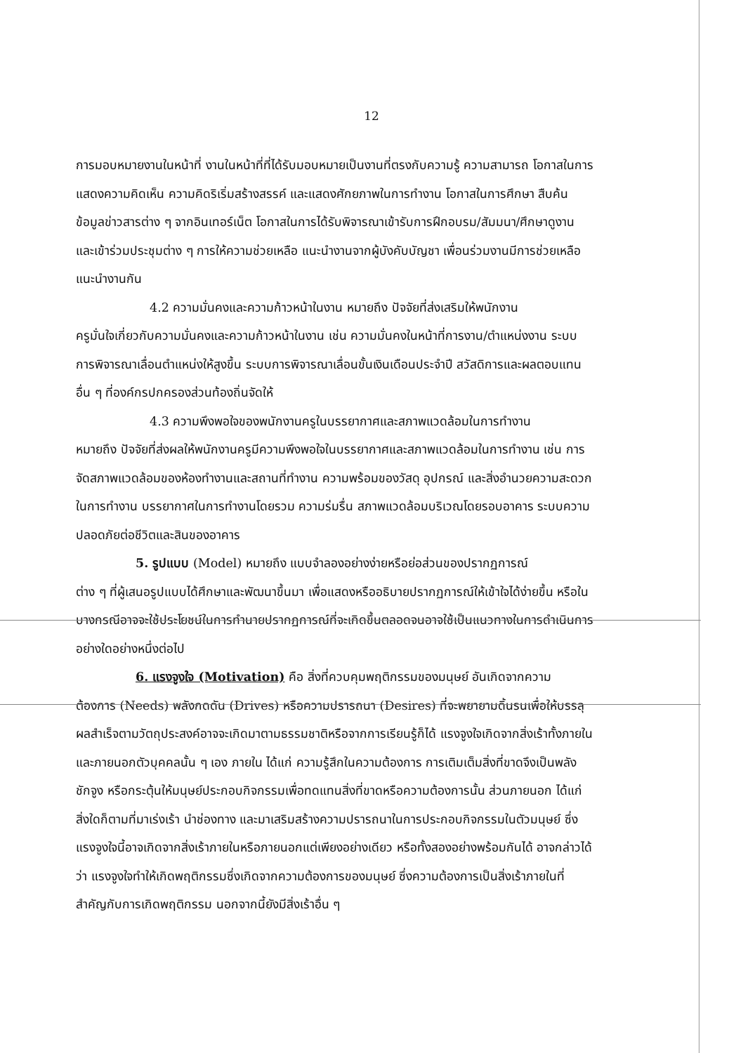12
การมอบหมายงานในหน้าที่ งานในหน้าที่ที่ได้รับมอบหมายเป็นงานที่ตรงกับความรู้ ความสามารถ โอกาสในการแสดงความคิดเห็น ความคิดริเริ่มสร้างสรรค์ และแสดงศักยภาพในการทำงาน โอกาสในการศึกษา สืบค้นข้อมูลข่าวสารต่าง ๆ จากอินเทอร์เน็ต โอกาสในการได้รับพิจารณาเข้ารับการฝึกอบรม/สัมมนา/ศึกษาดูงาน และเข้าร่วมประชุมต่าง ๆ การให้ความช่วยเหลือ แนะนำงานจากผู้บังคับบัญชา เพื่อนร่วมงานมีการช่วยเหลือแนะนำงานกัน
4.2 ความมั่นคงและความก้าวหน้าในงาน หมายถึง ปัจจัยที่ส่งเสริมให้พนักงาน
ครูมั่นใจเกี่ยวกับความมั่นคงและความก้าวหน้าในงาน เช่น ความมั่นคงในหน้าที่การงาน/ตำแหน่งงาน ระบบการพิจารณาเลื่อนตำแหน่งให้สูงขึ้น ระบบการพิจารณาเลื่อนขั้นเงินเดือนประจำปี สวัสดิการและผลตอบแทนอื่น ๆ ที่องค์กรปกครองส่วนท้องถิ่นจัดให้
4.3 ความพึงพอใจของพนักงานครูในบรรยากาศและสภาพแวดล้อมในการทำงาน
หมายถึง ปัจจัยที่ส่งผลให้พนักงานครูมีความพึงพอใจในบรรยากาศและสภาพแวดล้อมในการทำงาน เช่น การจัดสภาพแวดล้อมของห้องทำงานและสถานที่ทำงาน ความพร้อมของวัสดุ อุปกรณ์ และสิ่งอำนวยความสะดวกในการทำงาน บรรยากาศในการทำงานโดยรวม ความร่มรื่น สภาพแวดล้อมบริเวณโดยรอบอาคาร ระบบความปลอดภัยต่อชีวิตและสินของอาคาร
5. รูปแบบ (Model) หมายถึง แบบจำลองอย่างง่ายหรือย่อส่วนของปรากฏการณ์
ต่าง ๆ ที่ผู้เสนอรูปแบบได้ศึกษาและพัฒนาขึ้นมา เพื่อแสดงหรืออธิบายปรากฏการณ์ให้เข้าใจได้ง่ายขึ้น หรือในบางกรณีอาจจะใช้ประโยชน์ในการทำนายปรากฏการณ์ที่จะเกิดขึ้นตลอดจนอาจใช้เป็นแนวทางในการดำเนินการอย่างใดอย่างหนึ่งต่อไป
6. แรงจูงใจ (Motivation) คือ สิ่งที่ควบคุมพฤติกรรมของมนุษย์ อันเกิดจากความ
ต้องการ (Needs) พลังกดดัน (Drives) หรือความปรารถนา (Desires) ที่จะพยายามดิ้นรนเพื่อให้บรรลุผลสำเร็จตามวัตถุประสงค์อาจจะเกิดมาตามธรรมชาติหรือจากการเรียนรู้ก็ได้ แรงจูงใจเกิดจากสิ่งเร้าทั้งภายในและภายนอกตัวบุคคลนั้น ๆ เอง ภายใน ได้แก่ ความรู้สึกในความต้องการ การเติมเต็มสิ่งที่ขาดจึงเป็นพลังชักจูง หรือกระตุ้นให้มนุษย์ประกอบกิจกรรมเพื่อทดแทนสิ่งที่ขาดหรือความต้องการนั้น ส่วนภายนอก ได้แก่ สิ่งใดก็ตามที่มาเร่งเร้า นำช่องทาง และมาเสริมสร้างความปรารถนาในการประกอบกิจกรรมในตัวมนุษย์ ซึ่งแรงจูงใจนี้อาจเกิดจากสิ่งเร้าภายในหรือภายนอกแต่เพียงอย่างเดียว หรือทั้งสองอย่างพร้อมกันได้ อาจกล่าวได้ว่า แรงจูงใจทำให้เกิดพฤติกรรมซึ่งเกิดจากความต้องการของมนุษย์ ซึ่งความต้องการเป็นสิ่งเร้าภายในที่สำคัญกับการเกิดพฤติกรรม นอกจากนี้ยังมีสิ่งเร้าอื่น ๆ